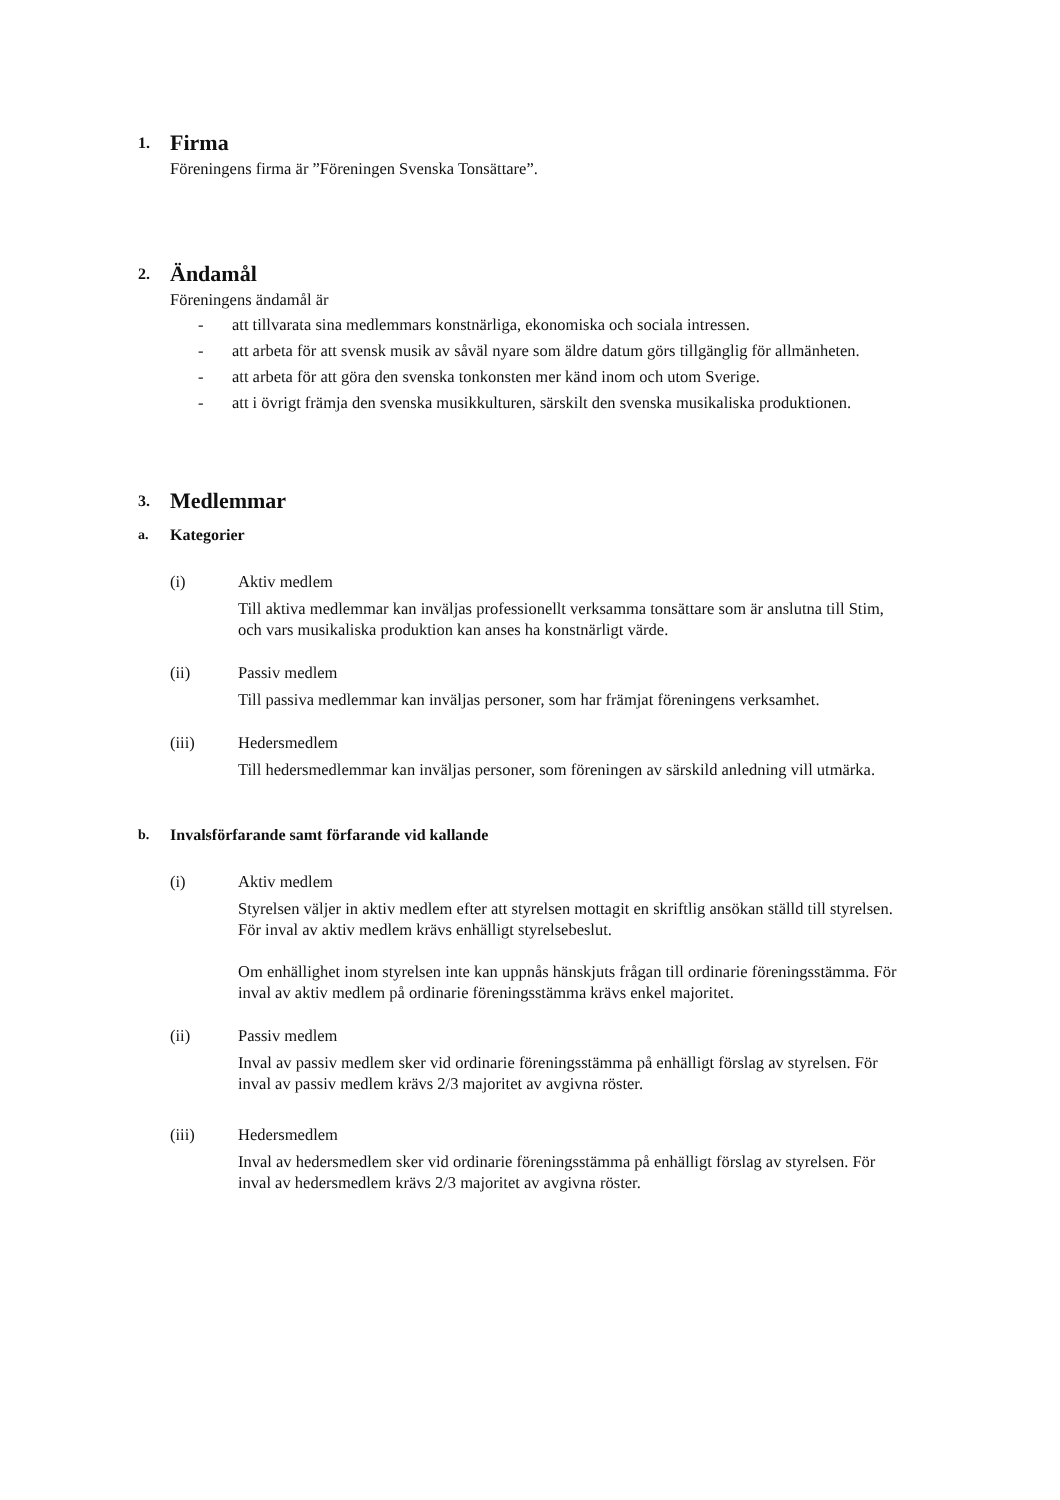1. Firma
Föreningens firma är ”Föreningen Svenska Tonsättare”.
2. Ändamål
Föreningens ändamål är
- att tillvarata sina medlemmars konstnärliga, ekonomiska och sociala intressen.
- att arbeta för att svensk musik av såväl nyare som äldre datum görs tillgänglig för allmänheten.
- att arbeta för att göra den svenska tonkonsten mer känd inom och utom Sverige.
- att i övrigt främja den svenska musikkulturen, särskilt den svenska musikaliska produktionen.
3. Medlemmar
a. Kategorier
(i) Aktiv medlem
Till aktiva medlemmar kan inväljas professionellt verksamma tonsättare som är anslutna till Stim, och vars musikaliska produktion kan anses ha konstnärligt värde.
(ii) Passiv medlem
Till passiva medlemmar kan inväljas personer, som har främjat föreningens verksamhet.
(iii) Hedersmedlem
Till hedersmedlemmar kan inväljas personer, som föreningen av särskild anledning vill utmärka.
b. Invalsförfarande samt förfarande vid kallande
(i) Aktiv medlem
Styrelsen väljer in aktiv medlem efter att styrelsen mottagit en skriftlig ansökan ställd till styrelsen. För inval av aktiv medlem krävs enhälligt styrelsebeslut.
Om enhällighet inom styrelsen inte kan uppnås hänskjuts frågan till ordinarie föreningsstämma. För inval av aktiv medlem på ordinarie föreningsstämma krävs enkel majoritet.
(ii) Passiv medlem
Inval av passiv medlem sker vid ordinarie föreningsstämma på enhälligt förslag av styrelsen. För inval av passiv medlem krävs 2/3 majoritet av avgivna röster.
(iii) Hedersmedlem
Inval av hedersmedlem sker vid ordinarie föreningsstämma på enhälligt förslag av styrelsen. För inval av hedersmedlem krävs 2/3 majoritet av avgivna röster.